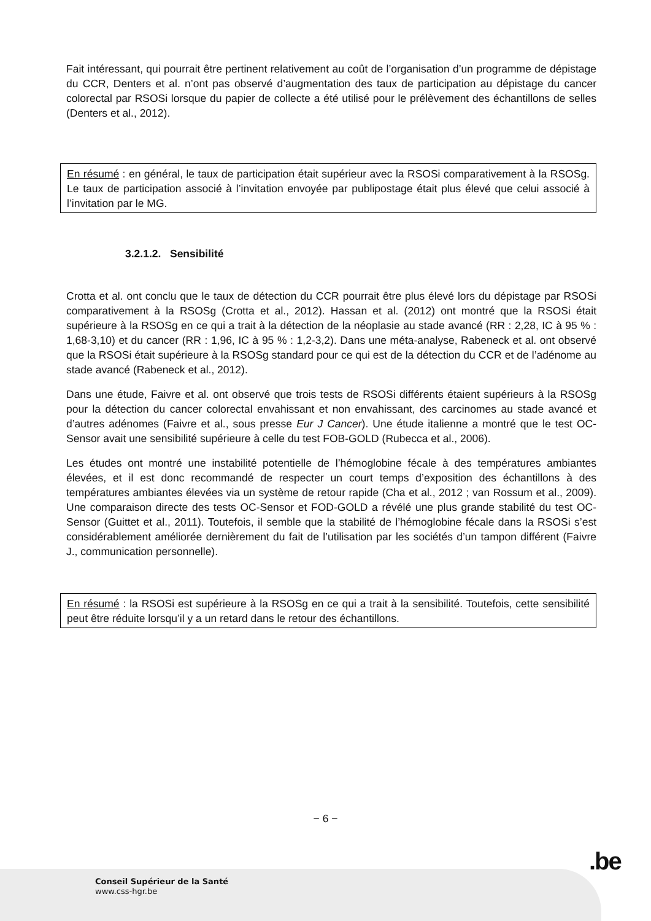Fait intéressant, qui pourrait être pertinent relativement au coût de l’organisation d’un programme de dépistage du CCR, Denters et al. n’ont pas observé d’augmentation des taux de participation au dépistage du cancer colorectal par RSOSi lorsque du papier de collecte a été utilisé pour le prélèvement des échantillons de selles (Denters et al., 2012).
En résumé : en général, le taux de participation était supérieur avec la RSOSi comparativement à la RSOSg. Le taux de participation associé à l’invitation envoyée par publipostage était plus élevé que celui associé à l’invitation par le MG.
3.2.1.2. Sensibilité
Crotta et al. ont conclu que le taux de détection du CCR pourrait être plus élevé lors du dépistage par RSOSi comparativement à la RSOSg (Crotta et al., 2012). Hassan et al. (2012) ont montré que la RSOSi était supérieure à la RSOSg en ce qui a trait à la détection de la néoplasie au stade avancé (RR : 2,28, IC à 95 % : 1,68-3,10) et du cancer (RR : 1,96, IC à 95 % : 1,2-3,2). Dans une méta-analyse, Rabeneck et al. ont observé que la RSOSi était supérieure à la RSOSg standard pour ce qui est de la détection du CCR et de l’adénome au stade avancé (Rabeneck et al., 2012).
Dans une étude, Faivre et al. ont observé que trois tests de RSOSi différents étaient supérieurs à la RSOSg pour la détection du cancer colorectal envahissant et non envahissant, des carcinomes au stade avancé et d’autres adénomes (Faivre et al., sous presse Eur J Cancer). Une étude italienne a montré que le test OC-Sensor avait une sensibilité supérieure à celle du test FOB-GOLD (Rubecca et al., 2006).
Les études ont montré une instabilité potentielle de l’hémoglobine fécale à des températures ambiantes élevées, et il est donc recommandé de respecter un court temps d’exposition des échantillons à des températures ambiantes élevées via un système de retour rapide (Cha et al., 2012 ; van Rossum et al., 2009). Une comparaison directe des tests OC-Sensor et FOD-GOLD a révélé une plus grande stabilité du test OC-Sensor (Guittet et al., 2011). Toutefois, il semble que la stabilité de l’hémoglobine fécale dans la RSOSi s’est considérablement améliorée dernièrement du fait de l’utilisation par les sociétés d’un tampon différent (Faivre J., communication personnelle).
En résumé : la RSOSi est supérieure à la RSOSg en ce qui a trait à la sensibilité. Toutefois, cette sensibilité peut être réduite lorsqu’il y a un retard dans le retour des échantillons.
− 6 −
.be
Conseil Supérieur de la Santé
www.css-hgr.be